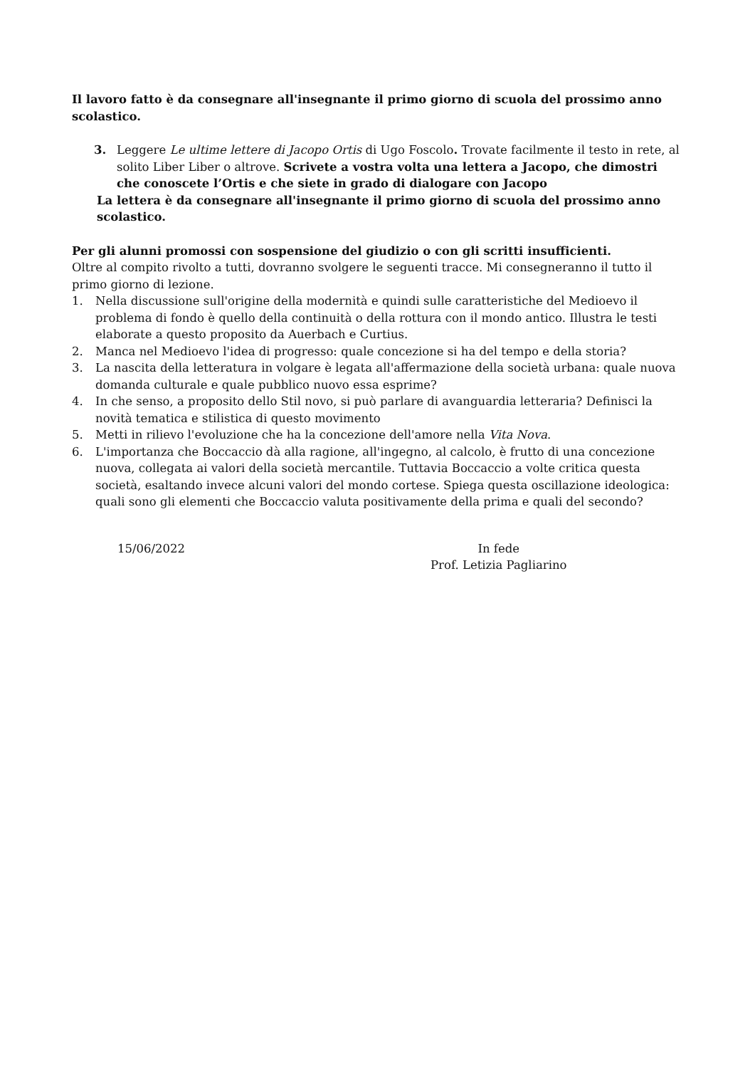Il lavoro fatto è da consegnare all'insegnante il primo giorno di scuola del prossimo anno scolastico.
3. Leggere Le ultime lettere di Jacopo Ortis di Ugo Foscolo. Trovate facilmente il testo in rete, al solito Liber Liber o altrove. Scrivete a vostra volta una lettera a Jacopo, che dimostri che conoscete l’Ortis e che siete in grado di dialogare con Jacopo
La lettera è da consegnare all'insegnante il primo giorno di scuola del prossimo anno scolastico.
Per gli alunni promossi con sospensione del giudizio o con gli scritti insufficienti.
Oltre al compito rivolto a tutti, dovranno svolgere le seguenti tracce. Mi consegneranno il tutto il primo giorno di lezione.
1. Nella discussione sull'origine della modernità e quindi sulle caratteristiche del Medioevo il problema di fondo è quello della continuità o della rottura con il mondo antico. Illustra le testi elaborate a questo proposito da Auerbach e Curtius.
2. Manca nel Medioevo l'idea di progresso: quale concezione si ha del tempo e della storia?
3. La nascita della letteratura in volgare è legata all'affermazione della società urbana: quale nuova domanda culturale e quale pubblico nuovo essa esprime?
4. In che senso, a proposito dello Stil novo, si può parlare di avanguardia letteraria? Definisci la novità tematica e stilistica di questo movimento
5. Metti in rilievo l'evoluzione che ha la concezione dell'amore nella Vita Nova.
6. L'importanza che Boccaccio dà alla ragione, all'ingegno, al calcolo, è frutto di una concezione nuova, collegata ai valori della società mercantile. Tuttavia Boccaccio a volte critica questa società, esaltando invece alcuni valori del mondo cortese. Spiega questa oscillazione ideologica: quali sono gli elementi che Boccaccio valuta positivamente della prima e quali del secondo?
15/06/2022 In fede
Prof. Letizia Pagliarino